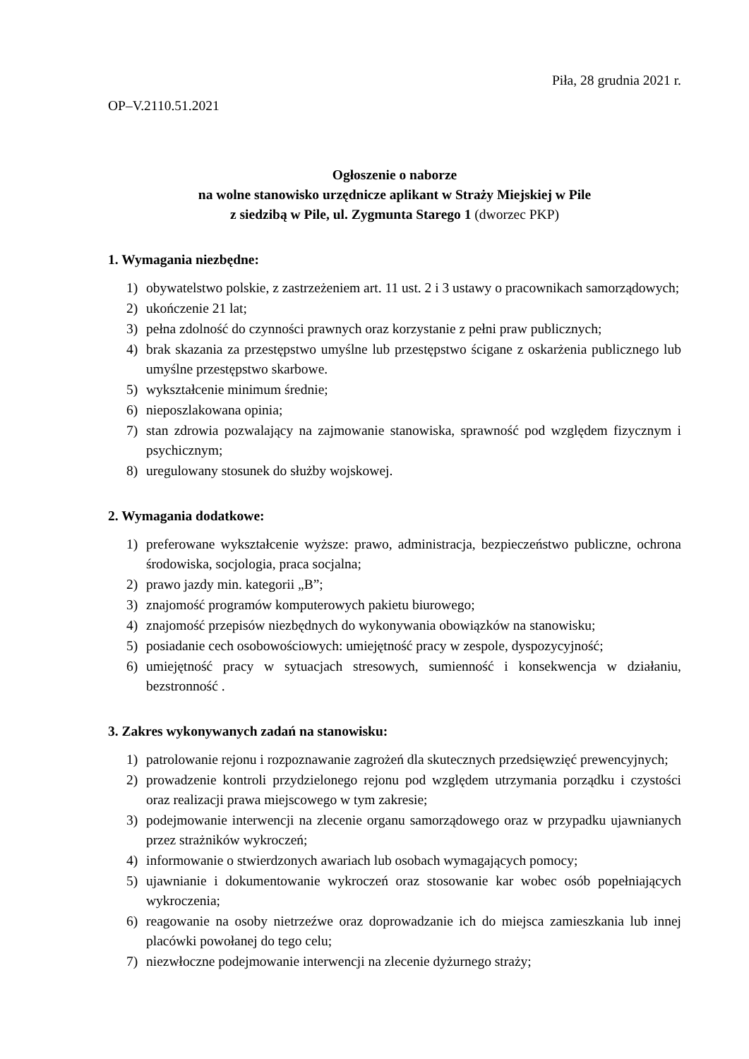Piła, 28 grudnia 2021 r.
OP–V.2110.51.2021
Ogłoszenie o naborze
na wolne stanowisko urzędnicze aplikant w Straży Miejskiej w Pile
z siedzibą w Pile, ul. Zygmunta Starego 1 (dworzec PKP)
1. Wymagania niezbędne:
1) obywatelstwo polskie, z zastrzeżeniem art. 11 ust. 2 i 3 ustawy o pracownikach samorządowych;
2) ukończenie 21 lat;
3) pełna zdolność do czynności prawnych oraz korzystanie z pełni praw publicznych;
4) brak skazania za przestępstwo umyślne lub przestępstwo ścigane z oskarżenia publicznego lub umyślne przestępstwo skarbowe.
5) wykształcenie minimum średnie;
6) nieposzlakowana opinia;
7) stan zdrowia pozwalający na zajmowanie stanowiska, sprawność pod względem fizycznym i psychicznym;
8) uregulowany stosunek do służby wojskowej.
2. Wymagania dodatkowe:
1) preferowane wykształcenie wyższe: prawo, administracja, bezpieczeństwo publiczne, ochrona środowiska, socjologia, praca socjalna;
2) prawo jazdy min. kategorii „B”;
3) znajomość programów komputerowych pakietu biurowego;
4) znajomość przepisów niezbędnych do wykonywania obowiązków na stanowisku;
5) posiadanie cech osobowościowych: umiejętność pracy w zespole, dyspozycyjność;
6) umiejętność pracy w sytuacjach stresowych, sumienność i konsekwencja w działaniu, bezstronność .
3. Zakres wykonywanych zadań na stanowisku:
1) patrolowanie rejonu i rozpoznawanie zagrożeń dla skutecznych przedsięwzięć prewencyjnych;
2) prowadzenie kontroli przydzielonego rejonu pod względem utrzymania porządku i czystości oraz realizacji prawa miejscowego w tym zakresie;
3) podejmowanie interwencji na zlecenie organu samorządowego oraz w przypadku ujawnianych przez strażników wykroczeń;
4) informowanie o stwierdzonych awariach lub osobach wymagających pomocy;
5) ujawnianie i dokumentowanie wykroczeń oraz stosowanie kar wobec osób popełniających wykroczenia;
6) reagowanie na osoby nietrzeźwe oraz doprowadzanie ich do miejsca zamieszkania lub innej placówki powołanej do tego celu;
7) niezwłoczne podejmowanie interwencji na zlecenie dyżurnego straży;